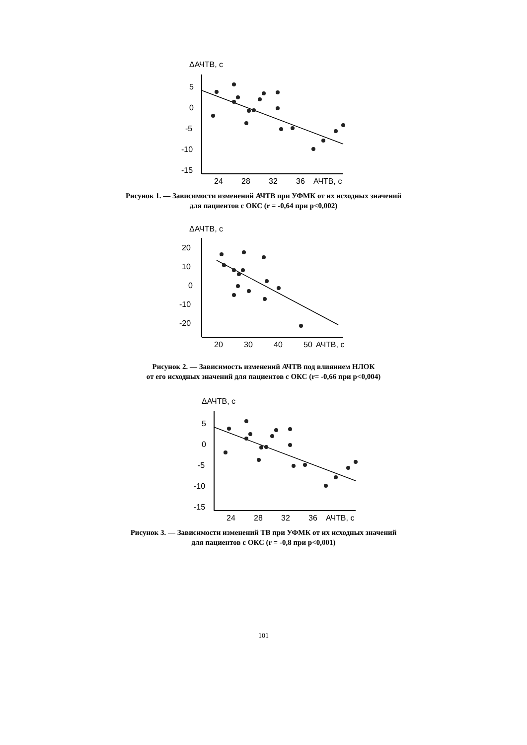ΔАЧТВ, с
5
0
-5
-10
-15
24
28
32
36
АЧТВ, с
Рисунок 1. — Зависимости изменений АЧТВ при УФМК от их исходных значений
для пациентов с ОКС (r = -0,64 при p<0,002)
ΔАЧТВ, с
20
10
0
-10
-20
20
30
40
50
АЧТВ, с
Рисунок 2. — Зависимость изменений АЧТВ под влиянием НЛОК
от его исходных значений для пациентов с ОКС (r= -0,66 при p<0,004)
ΔАЧТВ, с
5
0
-5
-10
-15
24
28
32
36
АЧТВ, с
Рисунок 3. — Зависимости изменений ТВ при УФМК от их исходных значений
для пациентов с ОКС (r = -0,8 при p<0,001)
101